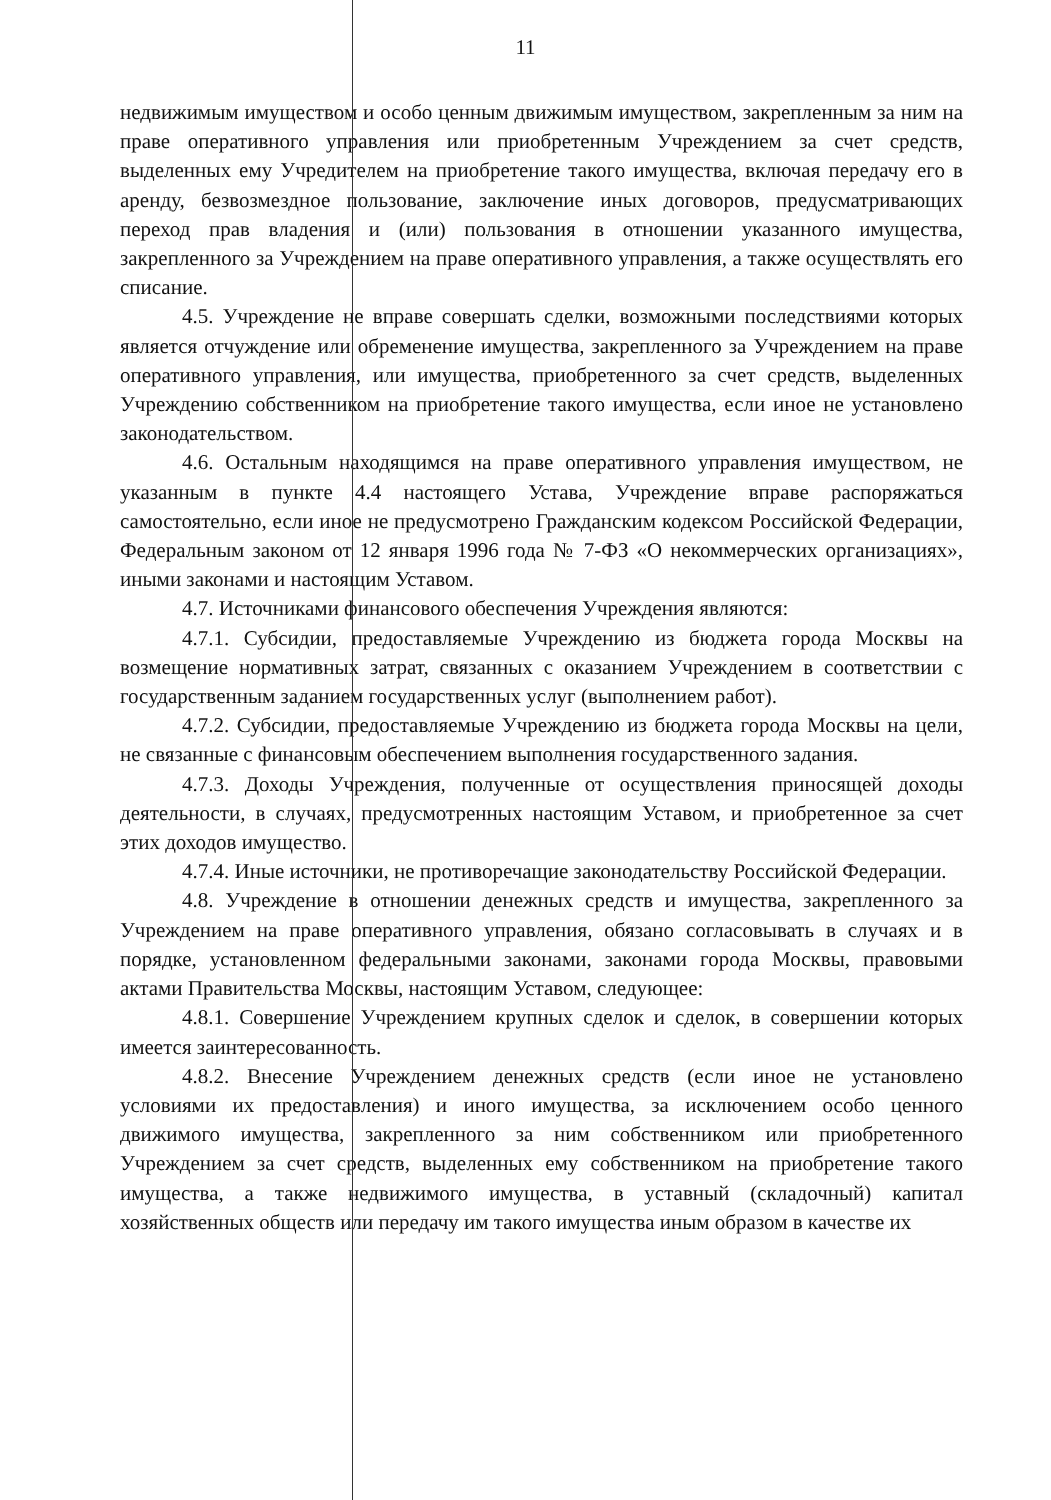11
недвижимым имуществом и особо ценным движимым имуществом, закрепленным за ним на праве оперативного управления или приобретенным Учреждением за счет средств, выделенных ему Учредителем на приобретение такого имущества, включая передачу его в аренду, безвозмездное пользование, заключение иных договоров, предусматривающих переход прав владения и (или) пользования в отношении указанного имущества, закрепленного за Учреждением на праве оперативного управления, а также осуществлять его списание.
4.5. Учреждение не вправе совершать сделки, возможными последствиями которых является отчуждение или обременение имущества, закрепленного за Учреждением на праве оперативного управления, или имущества, приобретенного за счет средств, выделенных Учреждению собственником на приобретение такого имущества, если иное не установлено законодательством.
4.6. Остальным находящимся на праве оперативного управления имуществом, не указанным в пункте 4.4 настоящего Устава, Учреждение вправе распоряжаться самостоятельно, если иное не предусмотрено Гражданским кодексом Российской Федерации, Федеральным законом от 12 января 1996 года № 7-ФЗ «О некоммерческих организациях», иными законами и настоящим Уставом.
4.7. Источниками финансового обеспечения Учреждения являются:
4.7.1. Субсидии, предоставляемые Учреждению из бюджета города Москвы на возмещение нормативных затрат, связанных с оказанием Учреждением в соответствии с государственным заданием государственных услуг (выполнением работ).
4.7.2. Субсидии, предоставляемые Учреждению из бюджета города Москвы на цели, не связанные с финансовым обеспечением выполнения государственного задания.
4.7.3. Доходы Учреждения, полученные от осуществления приносящей доходы деятельности, в случаях, предусмотренных настоящим Уставом, и приобретенное за счет этих доходов имущество.
4.7.4. Иные источники, не противоречащие законодательству Российской Федерации.
4.8. Учреждение в отношении денежных средств и имущества, закрепленного за Учреждением на праве оперативного управления, обязано согласовывать в случаях и в порядке, установленном федеральными законами, законами города Москвы, правовыми актами Правительства Москвы, настоящим Уставом, следующее:
4.8.1. Совершение Учреждением крупных сделок и сделок, в совершении которых имеется заинтересованность.
4.8.2. Внесение Учреждением денежных средств (если иное не установлено условиями их предоставления) и иного имущества, за исключением особо ценного движимого имущества, закрепленного за ним собственником или приобретенного Учреждением за счет средств, выделенных ему собственником на приобретение такого имущества, а также недвижимого имущества, в уставный (складочный) капитал хозяйственных обществ или передачу им такого имущества иным образом в качестве их